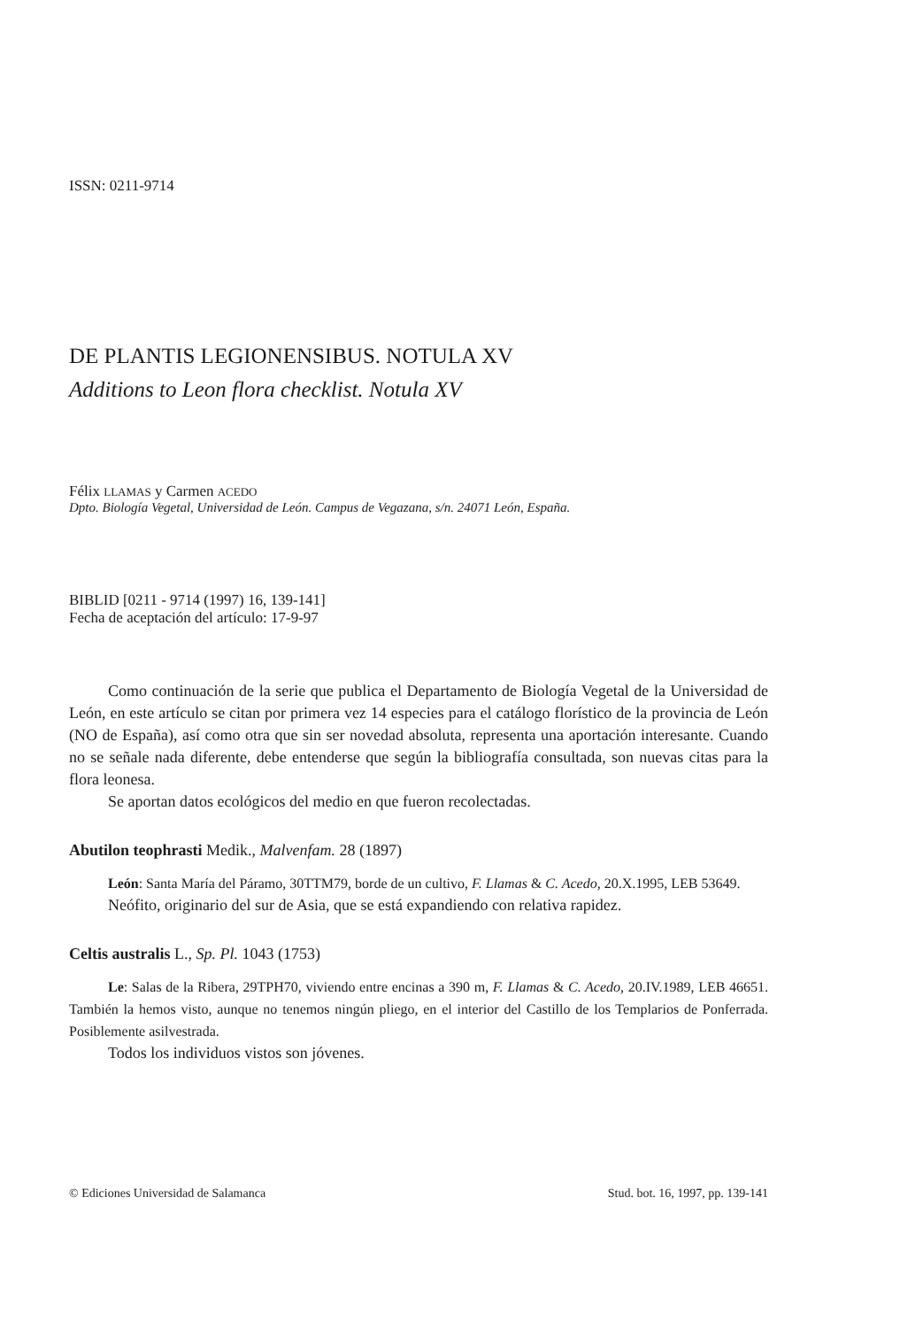ISSN: 0211-9714
DE PLANTIS LEGIONENSIBUS. NOTULA XV
Additions to Leon flora checklist. Notula XV
Félix LLAMAS y Carmen ACEDO
Dpto. Biología Vegetal, Universidad de León. Campus de Vegazana, s/n. 24071 León, España.
BIBLID [0211 - 9714 (1997) 16, 139-141]
Fecha de aceptación del artículo: 17-9-97
Como continuación de la serie que publica el Departamento de Biología Vegetal de la Universidad de León, en este artículo se citan por primera vez 14 especies para el catálogo florístico de la provincia de León (NO de España), así como otra que sin ser novedad absoluta, representa una aportación interesante. Cuando no se señale nada diferente, debe entenderse que según la bibliografía consultada, son nuevas citas para la flora leonesa.
Se aportan datos ecológicos del medio en que fueron recolectadas.
Abutilon teophrasti Medik., Malvenfam. 28 (1897)
León: Santa María del Páramo, 30TTM79, borde de un cultivo, F. Llamas & C. Acedo, 20.X.1995, LEB 53649.
Neófito, originario del sur de Asia, que se está expandiendo con relativa rapidez.
Celtis australis L., Sp. Pl. 1043 (1753)
Le: Salas de la Ribera, 29TPH70, viviendo entre encinas a 390 m, F. Llamas & C. Acedo, 20.IV.1989, LEB 46651. También la hemos visto, aunque no tenemos ningún pliego, en el interior del Castillo de los Templarios de Ponferrada. Posiblemente asilvestrada.
Todos los individuos vistos son jóvenes.
© Ediciones Universidad de Salamanca Stud. bot. 16, 1997, pp. 139-141